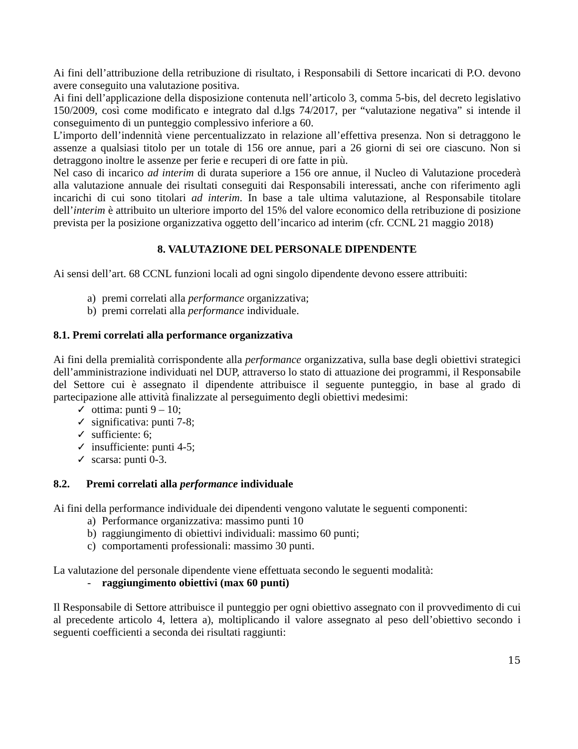Ai fini dell’attribuzione della retribuzione di risultato, i Responsabili di Settore incaricati di P.O. devono avere conseguito una valutazione positiva.
Ai fini dell’applicazione della disposizione contenuta nell’articolo 3, comma 5-bis, del decreto legislativo 150/2009, così come modificato e integrato dal d.lgs 74/2017, per “valutazione negativa” si intende il conseguimento di un punteggio complessivo inferiore a 60.
L’importo dell’indennità viene percentualizzato in relazione all’effettiva presenza. Non si detraggono le assenze a qualsiasi titolo per un totale di 156 ore annue, pari a 26 giorni di sei ore ciascuno. Non si detraggono inoltre le assenze per ferie e recuperi di ore fatte in più.
Nel caso di incarico ad interim di durata superiore a 156 ore annue, il Nucleo di Valutazione procederà alla valutazione annuale dei risultati conseguiti dai Responsabili interessati, anche con riferimento agli incarichi di cui sono titolari ad interim. In base a tale ultima valutazione, al Responsabile titolare dell’interim è attribuito un ulteriore importo del 15% del valore economico della retribuzione di posizione prevista per la posizione organizzativa oggetto dell’incarico ad interim (cfr. CCNL 21 maggio 2018)
8. VALUTAZIONE DEL PERSONALE DIPENDENTE
Ai sensi dell’art. 68 CCNL funzioni locali ad ogni singolo dipendente devono essere attribuiti:
a) premi correlati alla performance organizzativa;
b) premi correlati alla performance individuale.
8.1. Premi correlati alla performance organizzativa
Ai fini della premialità corrispondente alla performance organizzativa, sulla base degli obiettivi strategici dell’amministrazione individuati nel DUP, attraverso lo stato di attuazione dei programmi, il Responsabile del Settore cui è assegnato il dipendente attribuisce il seguente punteggio, in base al grado di partecipazione alle attività finalizzate al perseguimento degli obiettivi medesimi:
✓ ottima: punti 9 – 10;
✓ significativa: punti 7-8;
✓ sufficiente: 6;
✓ insufficiente: punti 4-5;
✓ scarsa: punti 0-3.
8.2. Premi correlati alla performance individuale
Ai fini della performance individuale dei dipendenti vengono valutate le seguenti componenti:
a) Performance organizzativa: massimo punti 10
b) raggiungimento di obiettivi individuali: massimo 60 punti;
c) comportamenti professionali: massimo 30 punti.
La valutazione del personale dipendente viene effettuata secondo le seguenti modalità:
- raggiungimento obiettivi (max 60 punti)
Il Responsabile di Settore attribuisce il punteggio per ogni obiettivo assegnato con il provvedimento di cui al precedente articolo 4, lettera a), moltiplicando il valore assegnato al peso dell’obiettivo secondo i seguenti coefficienti a seconda dei risultati raggiunti:
15